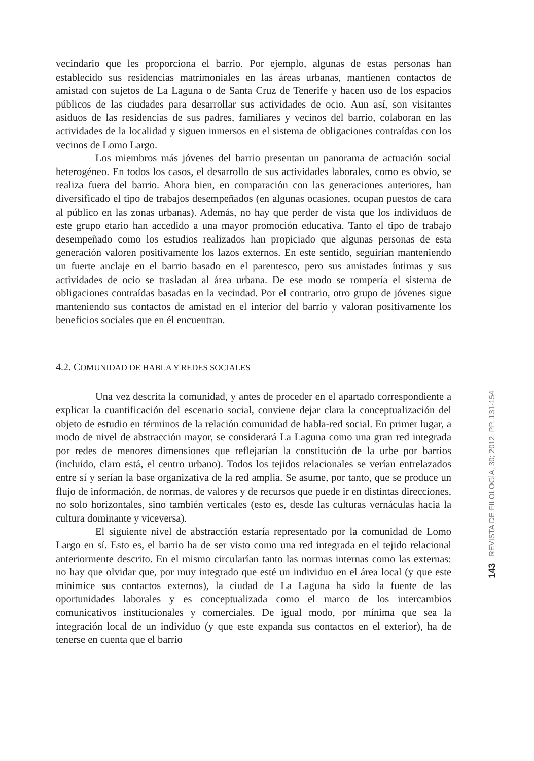vecindario que les proporciona el barrio. Por ejemplo, algunas de estas personas han establecido sus residencias matrimoniales en las áreas urbanas, mantienen contactos de amistad con sujetos de La Laguna o de Santa Cruz de Tenerife y hacen uso de los espacios públicos de las ciudades para desarrollar sus actividades de ocio. Aun así, son visitantes asiduos de las residencias de sus padres, familiares y vecinos del barrio, colaboran en las actividades de la localidad y siguen inmersos en el sistema de obligaciones contraídas con los vecinos de Lomo Largo.
Los miembros más jóvenes del barrio presentan un panorama de actuación social heterogéneo. En todos los casos, el desarrollo de sus actividades laborales, como es obvio, se realiza fuera del barrio. Ahora bien, en comparación con las generaciones anteriores, han diversificado el tipo de trabajos desempeñados (en algunas ocasiones, ocupan puestos de cara al público en las zonas urbanas). Además, no hay que perder de vista que los individuos de este grupo etario han accedido a una mayor promoción educativa. Tanto el tipo de trabajo desempeñado como los estudios realizados han propiciado que algunas personas de esta generación valoren positivamente los lazos externos. En este sentido, seguirían manteniendo un fuerte anclaje en el barrio basado en el parentesco, pero sus amistades íntimas y sus actividades de ocio se trasladan al área urbana. De ese modo se rompería el sistema de obligaciones contraídas basadas en la vecindad. Por el contrario, otro grupo de jóvenes sigue manteniendo sus contactos de amistad en el interior del barrio y valoran positivamente los beneficios sociales que en él encuentran.
4.2. COMUNIDAD DE HABLA Y REDES SOCIALES
Una vez descrita la comunidad, y antes de proceder en el apartado correspondiente a explicar la cuantificación del escenario social, conviene dejar clara la conceptualización del objeto de estudio en términos de la relación comunidad de habla-red social. En primer lugar, a modo de nivel de abstracción mayor, se considerará La Laguna como una gran red integrada por redes de menores dimensiones que reflejarían la constitución de la urbe por barrios (incluido, claro está, el centro urbano). Todos los tejidos relacionales se verían entrelazados entre sí y serían la base organizativa de la red amplia. Se asume, por tanto, que se produce un flujo de información, de normas, de valores y de recursos que puede ir en distintas direcciones, no solo horizontales, sino también verticales (esto es, desde las culturas vernáculas hacia la cultura dominante y viceversa).
El siguiente nivel de abstracción estaría representado por la comunidad de Lomo Largo en sí. Esto es, el barrio ha de ser visto como una red integrada en el tejido relacional anteriormente descrito. En el mismo circularían tanto las normas internas como las externas: no hay que olvidar que, por muy integrado que esté un individuo en el área local (y que este minimice sus contactos externos), la ciudad de La Laguna ha sido la fuente de las oportunidades laborales y es conceptualizada como el marco de los intercambios comunicativos institucionales y comerciales. De igual modo, por mínima que sea la integración local de un individuo (y que este expanda sus contactos en el exterior), ha de tenerse en cuenta que el barrio
143 REVISTA DE FILOLOGÍA, 30; 2012, PP. 131-154